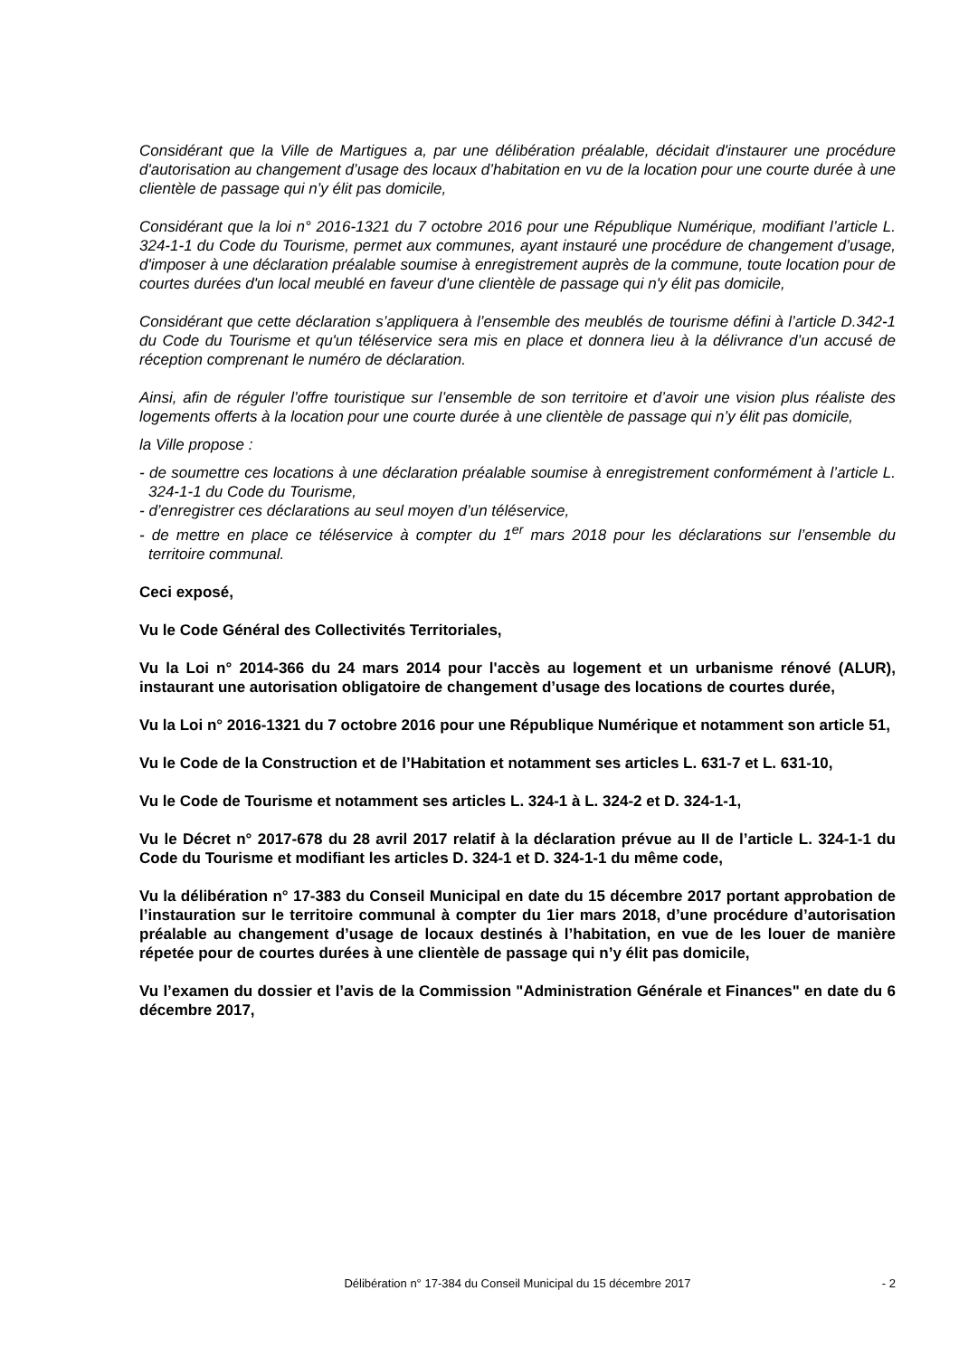Considérant que la Ville de Martigues a, par une délibération préalable, décidait d'instaurer une procédure d'autorisation au changement d’usage des locaux d’habitation en vu de la location pour une courte durée à une clientèle de passage qui n’y élit pas domicile,
Considérant que la loi n° 2016-1321 du 7 octobre 2016 pour une République Numérique, modifiant l’article L. 324-1-1 du Code du Tourisme, permet aux communes, ayant instauré une procédure de changement d’usage, d'imposer à une déclaration préalable soumise à enregistrement auprès de la commune, toute location pour de courtes durées d'un local meublé en faveur d'une clientèle de passage qui n'y élit pas domicile,
Considérant que cette déclaration s’appliquera à l’ensemble des meublés de tourisme défini à l’article D.342-1 du Code du Tourisme et qu'un téléservice sera mis en place et donnera lieu à la délivrance d’un accusé de réception comprenant le numéro de déclaration.
Ainsi, afin de réguler l’offre touristique sur l’ensemble de son territoire et d’avoir une vision plus réaliste des logements offerts à la location pour une courte durée à une clientèle de passage qui n’y élit pas domicile,
la Ville propose :
- de soumettre ces locations à une déclaration préalable soumise à enregistrement conformément à l’article L. 324-1-1 du Code du Tourisme,
- d’enregistrer ces déclarations au seul moyen d’un téléservice,
- de mettre en place ce téléservice à compter du 1<sup>er</sup> mars 2018 pour les déclarations sur l’ensemble du territoire communal.
Ceci exposé,
Vu le Code Général des Collectivités Territoriales,
Vu la Loi n° 2014-366 du 24 mars 2014 pour l'accès au logement et un urbanisme rénové (ALUR), instaurant une autorisation obligatoire de changement d’usage des locations de courtes durée,
Vu la Loi n° 2016-1321 du 7 octobre 2016 pour une République Numérique et notamment son article 51,
Vu le Code de la Construction et de l’Habitation et notamment ses articles L. 631-7 et L. 631-10,
Vu le Code de Tourisme et notamment ses articles L. 324-1 à L. 324-2 et D. 324-1-1,
Vu le Décret n° 2017-678 du 28 avril 2017 relatif à la déclaration prévue au II de l’article L. 324-1-1 du Code du Tourisme et modifiant les articles D. 324-1 et D. 324-1-1 du même code,
Vu la délibération n° 17-383 du Conseil Municipal en date du 15 décembre 2017 portant approbation de l’instauration sur le territoire communal à compter du 1ier mars 2018, d’une procédure d’autorisation préalable au changement d’usage de locaux destinés à l’habitation, en vue de les louer de manière répetée pour de courtes durées à une clientèle de passage qui n’y élit pas domicile,
Vu l’examen du dossier et l’avis de la Commission "Administration Générale et Finances" en date du 6 décembre 2017,
Délibération n° 17-384 du Conseil Municipal du 15 décembre 2017
- 2